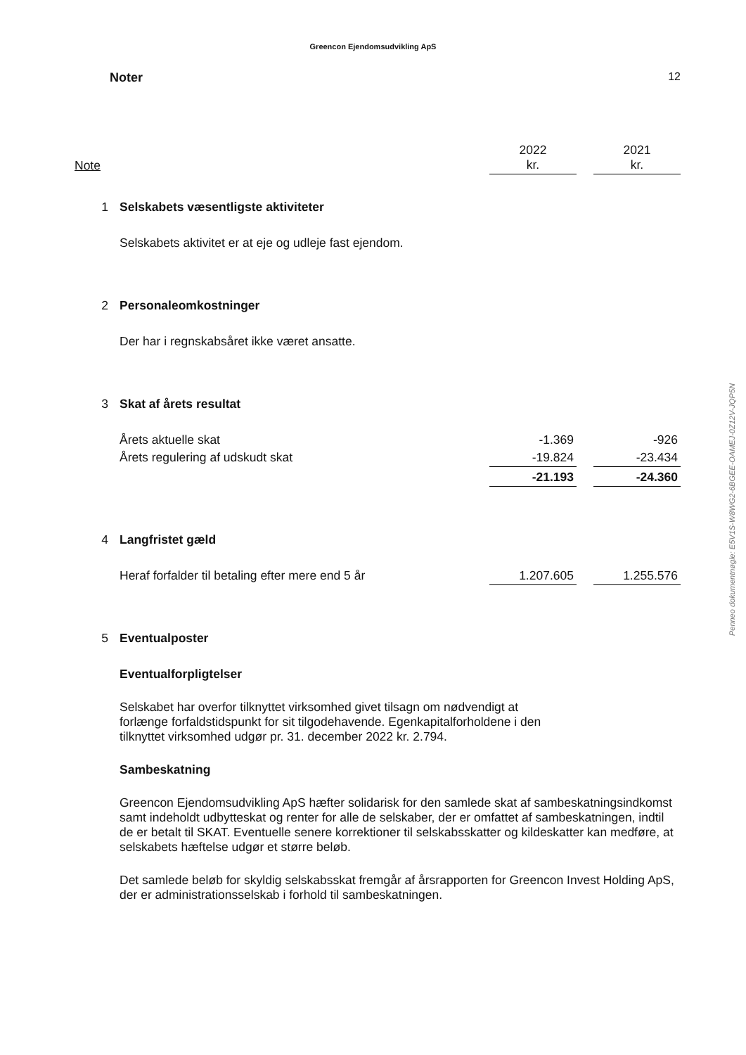Greencon Ejendomsudvikling ApS
Noter 12
| Note | | 2022 kr. | | 2021 kr. |
| 1 | Selskabets væsentligste aktiviteter | | | |
| | Selskabets aktivitet er at eje og udleje fast ejendom. | | | |
| 2 | Personaleomkostninger | | | |
| | Der har i regnskabsåret ikke været ansatte. | | | |
| 3 | Skat af årets resultat | | | |
| | Årets aktuelle skat | -1.369 | | -926 |
| | Årets regulering af udskudt skat | -19.824 | | -23.434 |
| | | -21.193 | | -24.360 |
| 4 | Langfristet gæld | | | |
| | Heraf forfalder til betaling efter mere end 5 år | 1.207.605 | | 1.255.576 |
| 5 | Eventualposter | | | |
| | Eventualforpligtelser Selskabet har overfor tilknyttet virksomhed givet tilsagn om nødvendigt at forlænge forfaldstidspunkt for sit tilgodehavende. Egenkapitalforholdene i den tilknyttet virksomhed udgør pr. 31. december 2022 kr. 2.794. Sambeskatning Greencon Ejendomsudvikling ApS hæfter solidarisk for den samlede skat af sambeskatningsindkomst samt indeholdt udbytteskat og renter for alle de selskaber, der er omfattet af sambeskatningen, indtil de er betalt til SKAT. Eventuelle senere korrektioner til selskabsskatter og kildeskatter kan medføre, at selskabets hæftelse udgør et større beløb. Det samlede beløb for skyldig selskabsskat fremgår af årsrapporten for Greencon Invest Holding ApS, der er administrationsselskab i forhold til sambeskatningen. | | | |
Penneo dokumentnøgle: E5V1S-W8WG2-6BGEE-OAMEJ-0Z12V-JQP5N